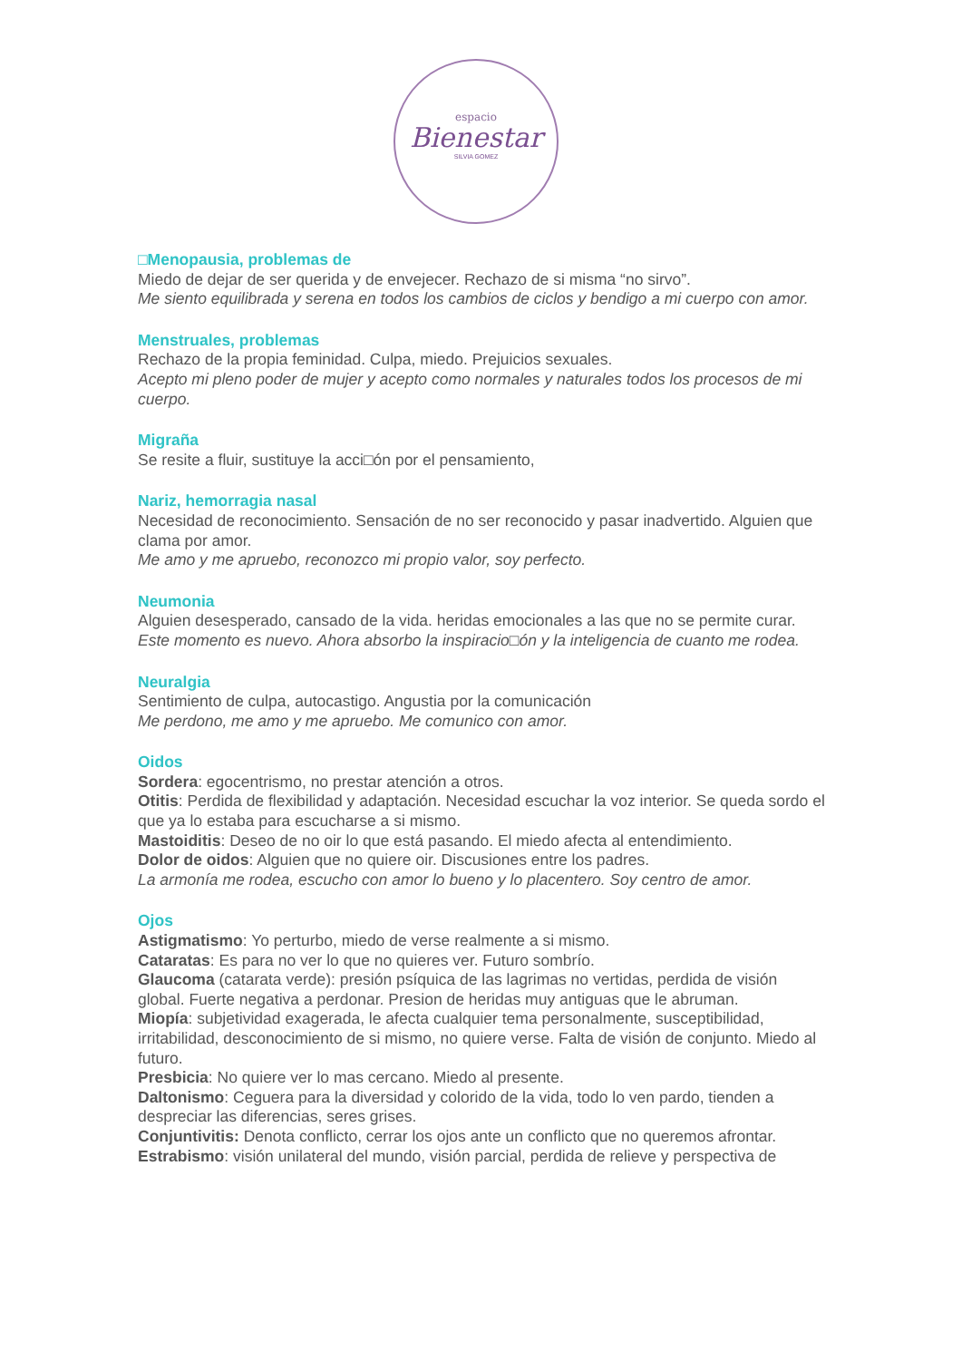espacio
Bienestar
SILVIA GOMEZ
□Menopausia, problemas de
Miedo de dejar de ser querida y de envejecer. Rechazo de si misma “no sirvo”.
Me siento equilibrada y serena en todos los cambios de ciclos y bendigo a mi cuerpo con amor.
Menstruales, problemas
Rechazo de la propia feminidad. Culpa, miedo. Prejuicios sexuales.
Acepto mi pleno poder de mujer y acepto como normales y naturales todos los procesos de mi cuerpo.
Migraña
Se resite a fluir, sustituye la acci□ón por el pensamiento,
Nariz, hemorragia nasal
Necesidad de reconocimiento. Sensación de no ser reconocido y pasar inadvertido. Alguien que clama por amor.
Me amo y me apruebo, reconozco mi propio valor, soy perfecto.
Neumonia
Alguien desesperado, cansado de la vida. heridas emocionales a las que no se permite curar.
Este momento es nuevo. Ahora absorbo la inspiracio□ón y la inteligencia de cuanto me rodea.
Neuralgia
Sentimiento de culpa, autocastigo. Angustia por la comunicación
Me perdono, me amo y me apruebo. Me comunico con amor.
Oidos
Sordera: egocentrismo, no prestar atención a otros.
Otitis: Perdida de flexibilidad y adaptación. Necesidad escuchar la voz interior. Se queda sordo el que ya lo estaba para escucharse a si mismo.
Mastoiditis: Deseo de no oir lo que está pasando. El miedo afecta al entendimiento.
Dolor de oidos: Alguien que no quiere oir. Discusiones entre los padres.
La armonía me rodea, escucho con amor lo bueno y lo placentero. Soy centro de amor.
Ojos
Astigmatismo: Yo perturbo, miedo de verse realmente a si mismo.
Cataratas: Es para no ver lo que no quieres ver. Futuro sombrío.
Glaucoma (catarata verde): presión psíquica de las lagrimas no vertidas, perdida de visión global. Fuerte negativa a perdonar. Presion de heridas muy antiguas que le abruman.
Miopía: subjetividad exagerada, le afecta cualquier tema personalmente, susceptibilidad, irritabilidad, desconocimiento de si mismo, no quiere verse. Falta de visión de conjunto. Miedo al futuro.
Presbicia: No quiere ver lo mas cercano. Miedo al presente.
Daltonismo: Ceguera para la diversidad y colorido de la vida, todo lo ven pardo, tienden a despreciar las diferencias, seres grises.
Conjuntivitis: Denota conflicto, cerrar los ojos ante un conflicto que no queremos afrontar.
Estrabismo: visión unilateral del mundo, visión parcial, perdida de relieve y perspectiva de